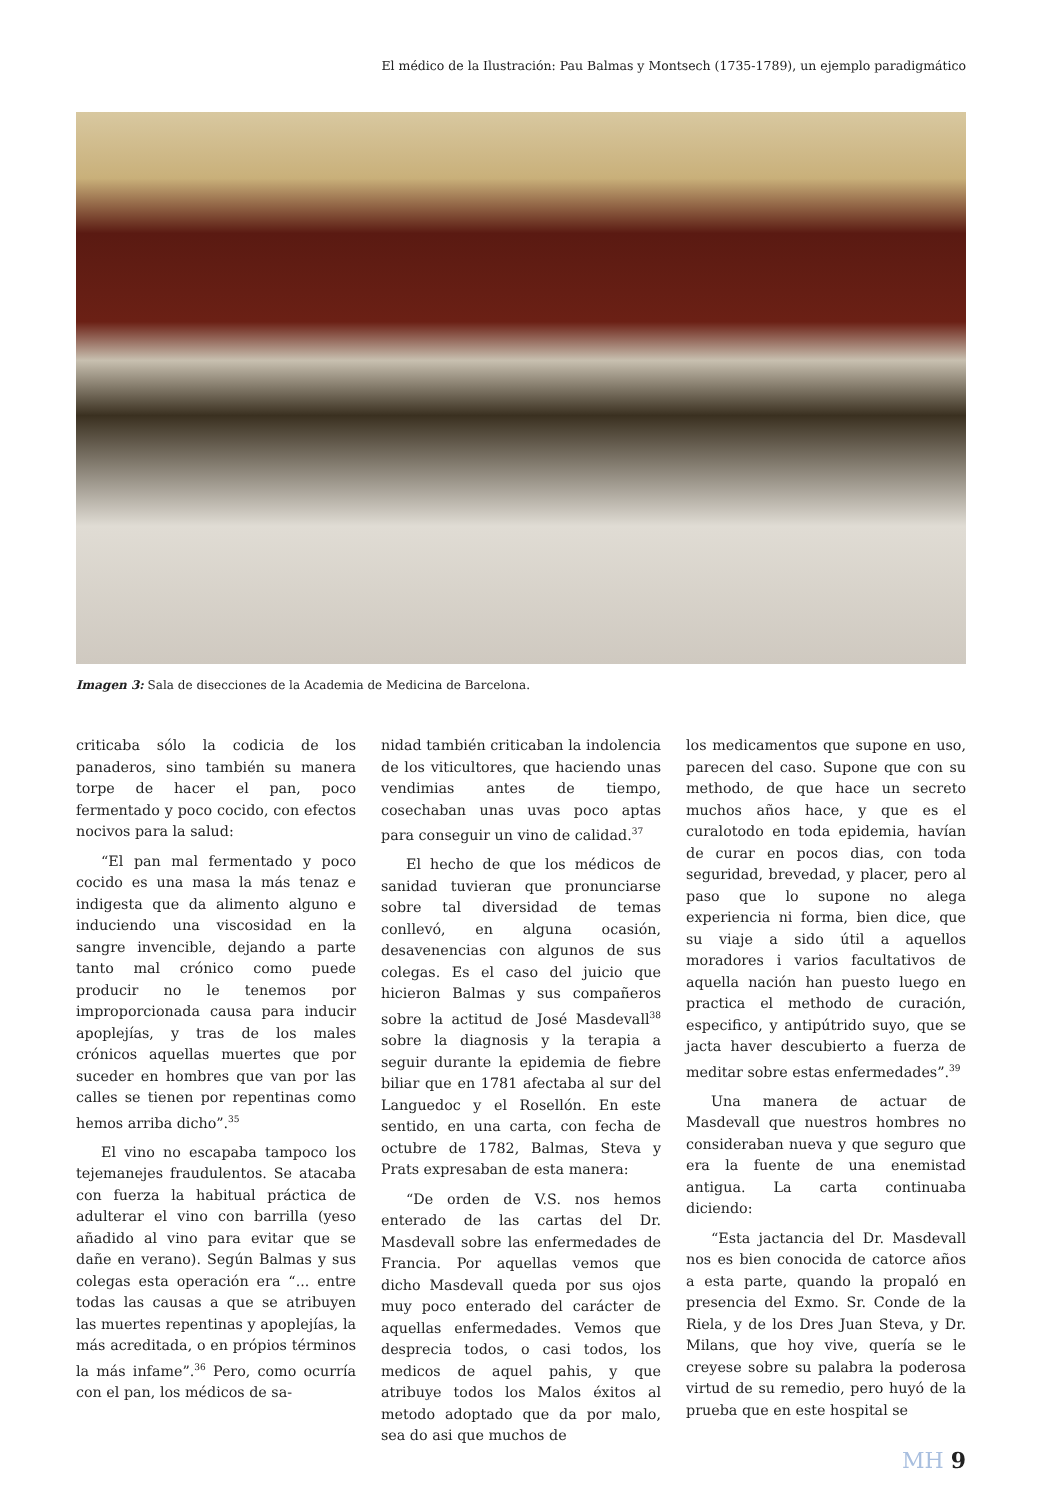El médico de la Ilustración: Pau Balmas y Montsech (1735-1789), un ejemplo paradigmático
Imagen 3: Sala de disecciones de la Academia de Medicina de Barcelona.
criticaba sólo la codicia de los panaderos, sino también su manera torpe de hacer el pan, poco fermentado y poco cocido, con efectos nocivos para la salud:
“El pan mal fermentado y poco cocido es una masa la más tenaz e indigesta que da alimento alguno e induciendo una viscosidad en la sangre invencible, dejando a parte tanto mal crónico como puede producir no le tenemos por improporcionada causa para inducir apoplejías, y tras de los males crónicos aquellas muertes que por suceder en hombres que van por las calles se tienen por repentinas como hemos arriba dicho”.<sup>35</sup>
El vino no escapaba tampoco los tejemanejes fraudulentos. Se atacaba con fuerza la habitual práctica de adulterar el vino con barrilla (yeso añadido al vino para evitar que se dañe en verano). Según Balmas y sus colegas esta operación era “... entre todas las causas a que se atribuyen las muertes repentinas y apoplejías, la más acreditada, o en própios términos la más infame”.<sup>36</sup> Pero, como ocurría con el pan, los médicos de sa-
nidad también criticaban la indolencia de los viticultores, que haciendo unas vendimias antes de tiempo, cosechaban unas uvas poco aptas para conseguir un vino de calidad.<sup>37</sup>
El hecho de que los médicos de sanidad tuvieran que pronunciarse sobre tal diversidad de temas conllevó, en alguna ocasión, desavenencias con algunos de sus colegas. Es el caso del juicio que hicieron Balmas y sus compañeros sobre la actitud de José Masdevall<sup>38</sup> sobre la diagnosis y la terapia a seguir durante la epidemia de fiebre biliar que en 1781 afectaba al sur del Languedoc y el Rosellón. En este sentido, en una carta, con fecha de octubre de 1782, Balmas, Steva y Prats expresaban de esta manera:
“De orden de V.S. nos hemos enterado de las cartas del Dr. Masdevall sobre las enfermedades de Francia. Por aquellas vemos que dicho Masdevall queda por sus ojos muy poco enterado del carácter de aquellas enfermedades. Vemos que desprecia todos, o casi todos, los medicos de aquel pahis, y que atribuye todos los Malos éxitos al metodo adoptado que da por malo, sea do asi que muchos de
los medicamentos que supone en uso, parecen del caso. Supone que con su methodo, de que hace un secreto muchos años hace, y que es el curalotodo en toda epidemia, havían de curar en pocos dias, con toda seguridad, brevedad, y placer, pero al paso que lo supone no alega experiencia ni forma, bien dice, que su viaje a sido útil a aquellos moradores i varios facultativos de aquella nación han puesto luego en practica el methodo de curación, especifico, y antipútrido suyo, que se jacta haver descubierto a fuerza de meditar sobre estas enfermedades”.<sup>39</sup>
Una manera de actuar de Masdevall que nuestros hombres no consideraban nueva y que seguro que era la fuente de una enemistad antigua. La carta continuaba diciendo:
“Esta jactancia del Dr. Masdevall nos es bien conocida de catorce años a esta parte, quando la propaló en presencia del Exmo. Sr. Conde de la Riela, y de los Dres Juan Steva, y Dr. Milans, que hoy vive, quería se le creyese sobre su palabra la poderosa virtud de su remedio, pero huyó de la prueba que en este hospital se
MH 9